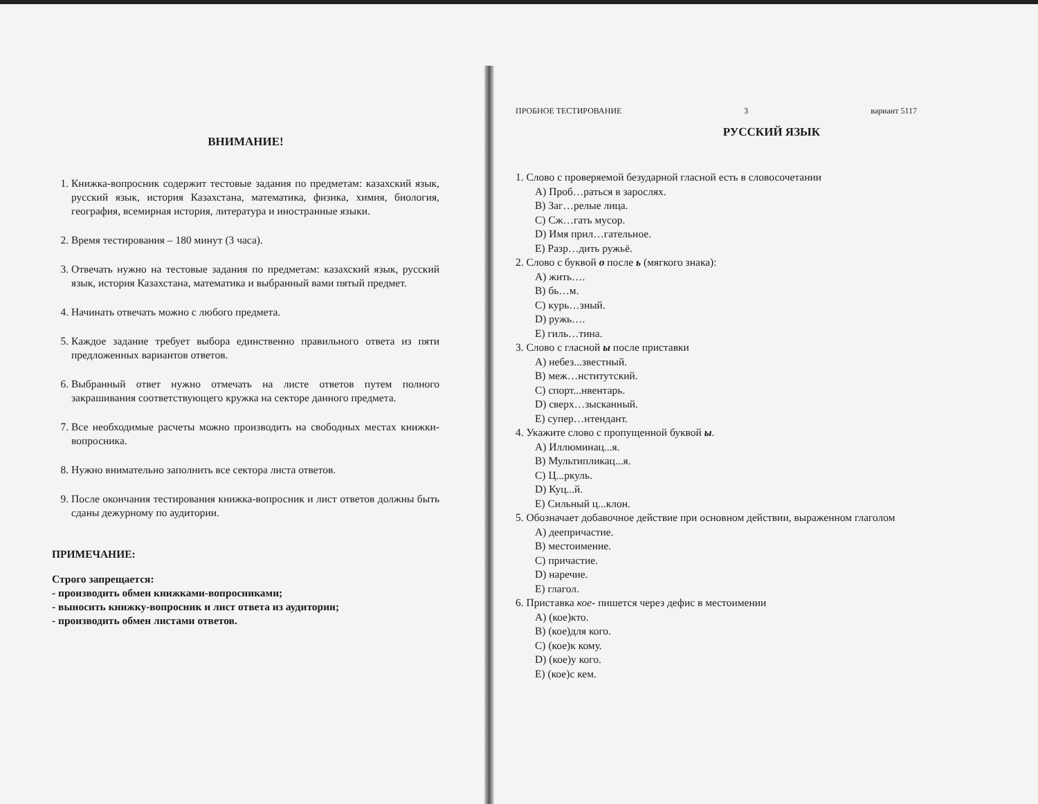ВНИМАНИЕ!
1. Книжка-вопросник содержит тестовые задания по предметам: казахский язык, русский язык, история Казахстана, математика, физика, химия, биология, география, всемирная история, литература и иностранные языки.
2. Время тестирования – 180 минут (3 часа).
3. Отвечать нужно на тестовые задания по предметам: казахский язык, русский язык, история Казахстана, математика и выбранный вами пятый предмет.
4. Начинать отвечать можно с любого предмета.
5. Каждое задание требует выбора единственно правильного ответа из пяти предложенных вариантов ответов.
6. Выбранный ответ нужно отмечать на листе ответов путем полного закрашивания соответствующего кружка на секторе данного предмета.
7. Все необходимые расчеты можно производить на свободных местах книжки-вопросника.
8. Нужно внимательно заполнить все сектора листа ответов.
9. После окончания тестирования книжка-вопросник и лист ответов должны быть сданы дежурному по аудитории.
ПРИМЕЧАНИЕ:
Строго запрещается:
- производить обмен книжками-вопросниками;
- выносить книжку-вопросник и лист ответа из аудитории;
- производить обмен листами ответов.
ПРОБНОЕ ТЕСТИРОВАНИЕ 3 вариант 5117
РУССКИЙ ЯЗЫК
1. Слово с проверяемой безударной гласной есть в словосочетании
A) Проб…раться в зарослях.
B) Заг…релые лица.
C) Сж…гать мусор.
D) Имя прил…гательное.
E) Разр…дить ружьё.
2. Слово с буквой о после ь (мягкого знака):
A) жить….
B) бь…м.
C) курь…зный.
D) ружь….
E) гиль…тина.
3. Слово с гласной ы после приставки
A) небез...звестный.
B) меж…нститутский.
C) спорт...нвентарь.
D) сверх…зысканный.
E) супер…нтендант.
4. Укажите слово с пропущенной буквой ы.
A) Иллюминац...я.
B) Мультипликац...я.
C) Ц...ркуль.
D) Куц...й.
E) Сильный ц...клон.
5. Обозначает добавочное действие при основном действии, выраженном глаголом
A) деепричастие.
B) местоимение.
C) причастие.
D) наречие.
E) глагол.
6. Приставка кое- пишется через дефис в местоимении
A) (кое)кто.
B) (кое)для кого.
C) (кое)к кому.
D) (кое)у кого.
E) (кое)с кем.